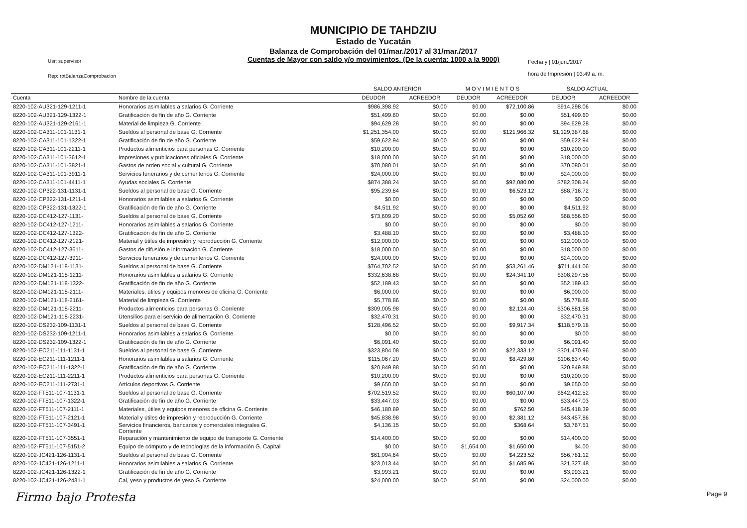Usr: supervisor
Rep: rptBalanzaComprobacion
MUNICIPIO DE TAHDZIU
Estado de Yucatán
Balanza de Comprobación del 01/mar./2017 al 31/mar./2017
Cuentas de Mayor con saldo y/o movimientos. (De la cuenta: 1000 a la 9000)
Fecha y | 01/jun./2017
hora de Impresión | 03:49 a. m.
| | | SALDO ANTERIOR | | M O V I M I E N T O S | | SALDO ACTUAL | |
| --- | --- | --- | --- | --- | --- | --- | --- |
| Cuenta | Nombre de la cuenta | DEUDOR | ACREEDOR | DEUDOR | ACREEDOR | DEUDOR | ACREEDOR |
| 8220-102-AU321-129-1211-1 | Honorarios asimilables a salarios G. Corriente | $986,398.92 | $0.00 | $0.00 | $72,100.86 | $914,298.06 | $0.00 |
| 8220-102-AU321-129-1322-1 | Gratificación de fin de año G. Corriente | $51,499.60 | $0.00 | $0.00 | $0.00 | $51,499.60 | $0.00 |
| 8220-102-AU321-129-2161-1 | Material de limpieza G. Corriente | $94,629.28 | $0.00 | $0.00 | $0.00 | $94,629.28 | $0.00 |
| 8220-102-CA311-101-1131-1 | Sueldos al personal de base G. Corriente | $1,251,354.00 | $0.00 | $0.00 | $121,966.32 | $1,129,387.68 | $0.00 |
| 8220-102-CA311-101-1322-1 | Gratificación de fin de año G. Corriente | $59,622.94 | $0.00 | $0.00 | $0.00 | $59,622.94 | $0.00 |
| 8220-102-CA311-101-2211-1 | Productos alimenticios para personas G. Corriente | $10,200.00 | $0.00 | $0.00 | $0.00 | $10,200.00 | $0.00 |
| 8220-102-CA311-101-3612-1 | Impresiones y publicaciones oficiales G. Corriente | $18,000.00 | $0.00 | $0.00 | $0.00 | $18,000.00 | $0.00 |
| 8220-102-CA311-101-3821-1 | Gastos de orden social y cultural G. Corriente | $70,080.01 | $0.00 | $0.00 | $0.00 | $70,080.01 | $0.00 |
| 8220-102-CA311-101-3911-1 | Servicios funerarios y de cementerios G. Corriente | $24,000.00 | $0.00 | $0.00 | $0.00 | $24,000.00 | $0.00 |
| 8220-102-CA311-101-4411-1 | Ayudas sociales G. Corriente | $874,388.24 | $0.00 | $0.00 | $92,080.00 | $782,308.24 | $0.00 |
| 8220-102-CP322-131-1131-1 | Sueldos al personal de base G. Corriente | $95,239.84 | $0.00 | $0.00 | $6,523.12 | $88,716.72 | $0.00 |
| 8220-102-CP322-131-1211-1 | Honorarios asimilables a salarios G. Corriente | $0.00 | $0.00 | $0.00 | $0.00 | $0.00 | $0.00 |
| 8220-102-CP322-131-1322-1 | Gratificación de fin de año G. Corriente | $4,511.92 | $0.00 | $0.00 | $0.00 | $4,511.92 | $0.00 |
| 8220-102-DC412-127-1131- | Sueldos al personal de base G. Corriente | $73,609.20 | $0.00 | $0.00 | $5,052.60 | $68,556.60 | $0.00 |
| 8220-102-DC412-127-1211- | Honorarios asimilables a salarios G. Corriente | $0.00 | $0.00 | $0.00 | $0.00 | $0.00 | $0.00 |
| 8220-102-DC412-127-1322- | Gratificación de fin de año G. Corriente | $3,488.10 | $0.00 | $0.00 | $0.00 | $3,488.10 | $0.00 |
| 8220-102-DC412-127-2121- | Material y útiles de impresión y reproducción G. Corriente | $12,000.00 | $0.00 | $0.00 | $0.00 | $12,000.00 | $0.00 |
| 8220-102-DC412-127-3611- | Gastos de difusión e información G. Corriente | $18,000.00 | $0.00 | $0.00 | $0.00 | $18,000.00 | $0.00 |
| 8220-102-DC412-127-3911- | Servicios funerarios y de cementerios G. Corriente | $24,000.00 | $0.00 | $0.00 | $0.00 | $24,000.00 | $0.00 |
| 8220-102-DM121-118-1131- | Sueldos al personal de base G. Corriente | $764,702.52 | $0.00 | $0.00 | $53,261.46 | $711,441.06 | $0.00 |
| 8220-102-DM121-118-1211- | Honorarios asimilables a salarios G. Corriente | $332,638.68 | $0.00 | $0.00 | $24,341.10 | $308,297.58 | $0.00 |
| 8220-102-DM121-118-1322- | Gratificación de fin de año G. Corriente | $52,189.43 | $0.00 | $0.00 | $0.00 | $52,189.43 | $0.00 |
| 8220-102-DM121-118-2111- | Materiales, útiles y equipos menores de oficina G. Corriente | $6,000.00 | $0.00 | $0.00 | $0.00 | $6,000.00 | $0.00 |
| 8220-102-DM121-118-2161- | Material de limpieza G. Corriente | $5,778.86 | $0.00 | $0.00 | $0.00 | $5,778.86 | $0.00 |
| 8220-102-DM121-118-2211- | Productos alimenticios para personas G. Corriente | $309,005.98 | $0.00 | $0.00 | $2,124.40 | $306,881.58 | $0.00 |
| 8220-102-DM121-118-2231- | Utensilios para el servicio de alimentación G. Corriente | $32,470.31 | $0.00 | $0.00 | $0.00 | $32,470.31 | $0.00 |
| 8220-102-DS232-109-1131-1 | Sueldos al personal de base G. Corriente | $128,496.52 | $0.00 | $0.00 | $9,917.34 | $118,579.18 | $0.00 |
| 8220-102-DS232-109-1211-1 | Honorarios asimilables a salarios G. Corriente | $0.00 | $0.00 | $0.00 | $0.00 | $0.00 | $0.00 |
| 8220-102-DS232-109-1322-1 | Gratificación de fin de año G. Corriente | $6,091.40 | $0.00 | $0.00 | $0.00 | $6,091.40 | $0.00 |
| 8220-102-EC211-111-1131-1 | Sueldos al personal de base G. Corriente | $323,804.08 | $0.00 | $0.00 | $22,333.12 | $301,470.96 | $0.00 |
| 8220-102-EC211-111-1211-1 | Honorarios asimilables a salarios G. Corriente | $115,067.20 | $0.00 | $0.00 | $8,429.80 | $106,637.40 | $0.00 |
| 8220-102-EC211-111-1322-1 | Gratificación de fin de año G. Corriente | $20,849.88 | $0.00 | $0.00 | $0.00 | $20,849.88 | $0.00 |
| 8220-102-EC211-111-2211-1 | Productos alimenticios para personas G. Corriente | $10,200.00 | $0.00 | $0.00 | $0.00 | $10,200.00 | $0.00 |
| 8220-102-EC211-111-2731-1 | Artículos deportivos G. Corriente | $9,650.00 | $0.00 | $0.00 | $0.00 | $9,650.00 | $0.00 |
| 8220-102-FT511-107-1131-1 | Sueldos al personal de base G. Corriente | $702,519.52 | $0.00 | $0.00 | $60,107.00 | $642,412.52 | $0.00 |
| 8220-102-FT511-107-1322-1 | Gratificación de fin de año G. Corriente | $33,447.03 | $0.00 | $0.00 | $0.00 | $33,447.03 | $0.00 |
| 8220-102-FT511-107-2111-1 | Materiales, útiles y equipos menores de oficina G. Corriente | $46,180.89 | $0.00 | $0.00 | $762.50 | $45,418.39 | $0.00 |
| 8220-102-FT511-107-2121-1 | Material y útiles de impresión y reproducción G. Corriente | $45,838.98 | $0.00 | $0.00 | $2,381.12 | $43,457.86 | $0.00 |
| 8220-102-FT511-107-3491-1 | Servicios financieros, bancarios y comerciales integrales G. Corriente | $4,136.15 | $0.00 | $0.00 | $368.64 | $3,767.51 | $0.00 |
| 8220-102-FT511-107-3551-1 | Reparación y mantenimiento de equipo de transporte G. Corriente | $14,400.00 | $0.00 | $0.00 | $0.00 | $14,400.00 | $0.00 |
| 8220-102-FT511-107-5151-2 | Equipo de cómputo y de tecnologías de la información G. Capital | $0.00 | $0.00 | $1,654.00 | $1,650.00 | $4.00 | $0.00 |
| 8220-102-JC421-126-1131-1 | Sueldos al personal de base G. Corriente | $61,004.64 | $0.00 | $0.00 | $4,223.52 | $56,781.12 | $0.00 |
| 8220-102-JC421-126-1211-1 | Honorarios asimilables a salarios G. Corriente | $23,013.44 | $0.00 | $0.00 | $1,685.96 | $21,327.48 | $0.00 |
| 8220-102-JC421-126-1322-1 | Gratificación de fin de año G. Corriente | $3,993.21 | $0.00 | $0.00 | $0.00 | $3,993.21 | $0.00 |
| 8220-102-JC421-126-2431-1 | Cal, yeso y productos de yeso G. Corriente | $24,000.00 | $0.00 | $0.00 | $0.00 | $24,000.00 | $0.00 |
Firmo bajo Protesta Page 9